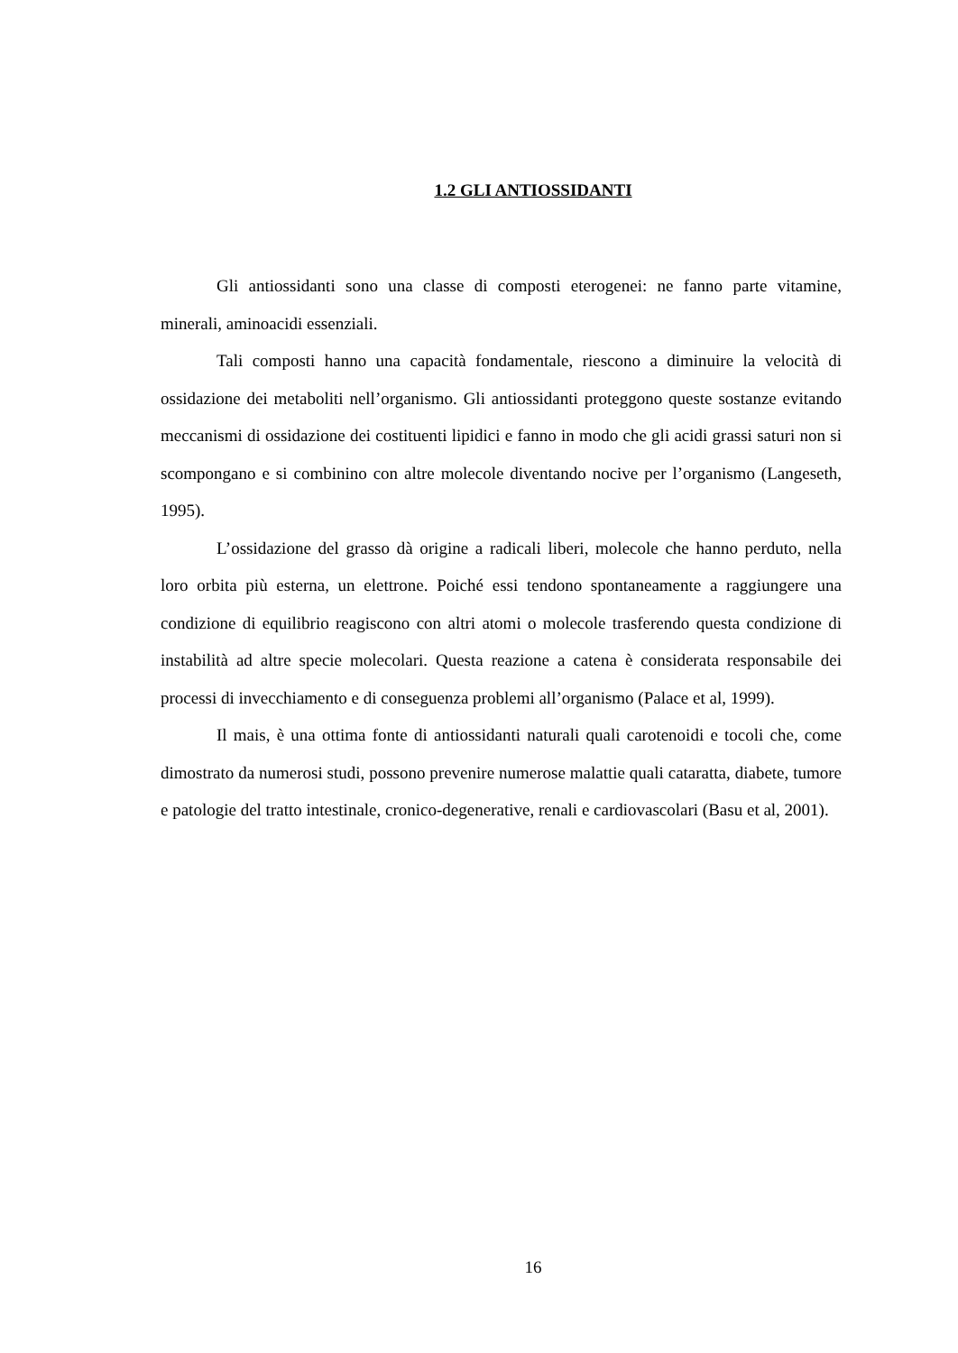1.2 GLI ANTIOSSIDANTI
Gli antiossidanti sono una classe di composti eterogenei: ne fanno parte vitamine, minerali, aminoacidi essenziali.
Tali composti hanno una capacità fondamentale, riescono a diminuire la velocità di ossidazione dei metaboliti nell’organismo. Gli antiossidanti proteggono queste sostanze evitando meccanismi di ossidazione dei costituenti lipidici e fanno in modo che gli acidi grassi saturi non si scompongano e si combinino con altre molecole diventando nocive per l’organismo (Langeseth, 1995).
L’ossidazione del grasso dà origine a radicali liberi, molecole che hanno perduto, nella loro orbita più esterna, un elettrone. Poiché essi tendono spontaneamente a raggiungere una condizione di equilibrio reagiscono con altri atomi o molecole trasferendo questa condizione di instabilità ad altre specie molecolari. Questa reazione a catena è considerata responsabile dei processi di invecchiamento e di conseguenza problemi all’organismo (Palace et al, 1999).
Il mais, è una ottima fonte di antiossidanti naturali quali carotenoidi e tocoli che, come dimostrato da numerosi studi, possono prevenire numerose malattie quali cataratta, diabete, tumore e patologie del tratto intestinale, cronico-degenerative, renali e cardiovascolari (Basu et al, 2001).
16